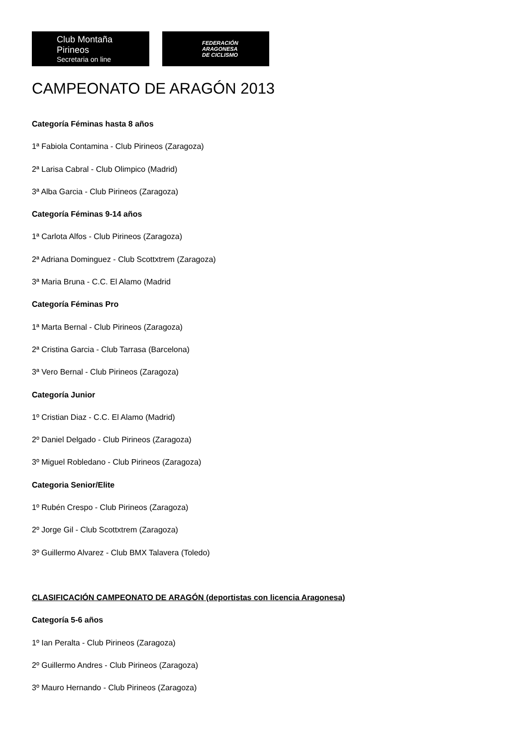Club Montaña Pirineos
Secretaria on line
FEDERACIÓN
ARAGONESA
DE CICLISMO
CAMPEONATO DE ARAGÓN 2013
Categoría Féminas hasta 8 años
1ª Fabiola Contamina - Club Pirineos (Zaragoza)
2ª Larisa Cabral - Club Olimpico (Madrid)
3ª Alba Garcia - Club Pirineos (Zaragoza)
Categoría Féminas 9-14 años
1ª Carlota Alfos - Club Pirineos (Zaragoza)
2ª Adriana Dominguez - Club Scottxtrem (Zaragoza)
3ª Maria Bruna - C.C. El Alamo (Madrid
Categoría Féminas Pro
1ª Marta Bernal - Club Pirineos (Zaragoza)
2ª Cristina Garcia - Club Tarrasa (Barcelona)
3ª Vero Bernal - Club Pirineos (Zaragoza)
Categoría Junior
1º Cristian Diaz - C.C. El Alamo (Madrid)
2º Daniel Delgado - Club Pirineos (Zaragoza)
3º Miguel Robledano - Club Pirineos (Zaragoza)
Categoria Senior/Elite
1º Rubén Crespo - Club Pirineos (Zaragoza)
2º Jorge Gil - Club Scottxtrem (Zaragoza)
3º Guillermo Alvarez - Club BMX Talavera (Toledo)
CLASIFICACIÓN CAMPEONATO DE ARAGÓN (deportistas con licencia Aragonesa)
Categoría 5-6 años
1º Ian Peralta - Club Pirineos (Zaragoza)
2º Guillermo Andres - Club Pirineos (Zaragoza)
3º Mauro Hernando - Club Pirineos (Zaragoza)